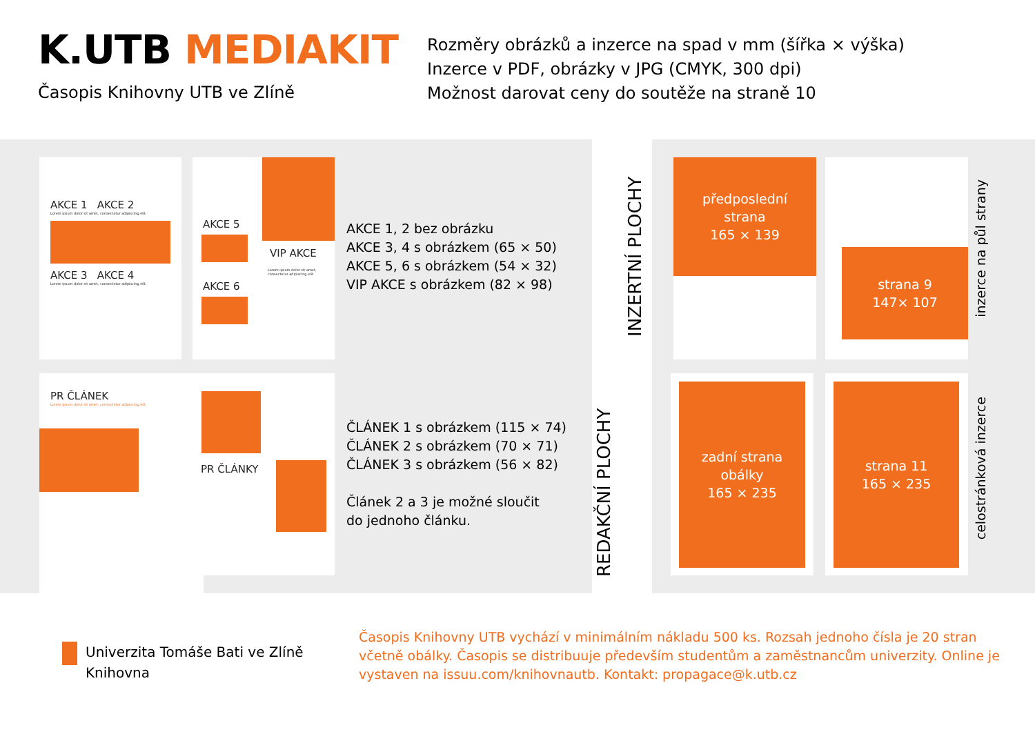K.UTB MEDIAKIT
Časopis Knihovny UTB ve Zlíně
Rozměry obrázků a inzerce na spad v mm (šířka × výška)
Inzerce v PDF, obrázky v JPG (CMYK, 300 dpi)
Možnost darovat ceny do soutěže na straně 10
AKCE 1 AKCE 2
Lorem ipsum dolor sit amet, consectetur adipiscing elit.
AKCE 3 AKCE 4
Lorem ipsum dolor sit amet, consectetur adipiscing elit.
AKCE 5
AKCE 6
VIP AKCE
Lorem ipsum dolor sit amet, consectetur adipiscing elit.
AKCE 1, 2 bez obrázku
AKCE 3, 4 s obrázkem (65 × 50)
AKCE 5, 6 s obrázkem (54 × 32)
VIP AKCE s obrázkem (82 × 98)
PR ČLÁNEK
Lorem ipsum dolor sit amet, consectetur adipiscing elit.
PR ČLÁNKY
ČLÁNEK 1 s obrázkem (115 × 74)
ČLÁNEK 2 s obrázkem (70 × 71)
ČLÁNEK 3 s obrázkem (56 × 82)
Článek 2 a 3 je možné sloučit
do jednoho článku.
INZERTNÍ PLOCHY
REDAKČNÍ PLOCHY
předposlední
strana
165 × 139
strana 9
147× 107
inzerce na půl strany
zadní strana
obálky
165 × 235
strana 11
165 × 235
celostránková inzerce
Univerzita Tomáše Bati ve Zlíně
Knihovna
Časopis Knihovny UTB vychází v minimálním nákladu 500 ks. Rozsah jednoho čísla je 20 stran včetně obálky. Časopis se distribuuje především studentům a zaměstnancům univerzity. Online je vystaven na issuu.com/knihovnautb. Kontakt: propagace@k.utb.cz